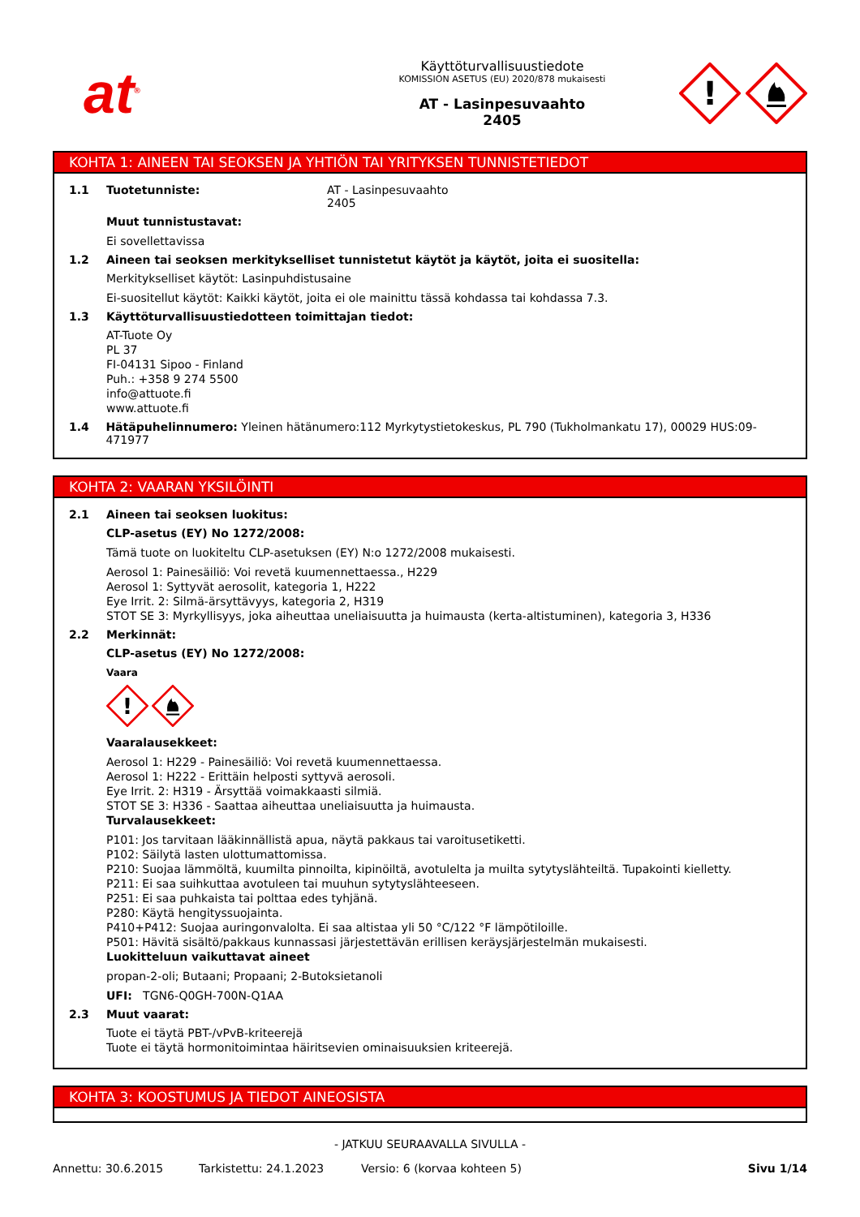at<sup>®</sup>
Käyttöturvallisuustiedote
KOMISSION ASETUS (EU) 2020/878 mukaisesti
AT - Lasinpesuvaahto
2405
!
KOHTA 1: AINEEN TAI SEOKSEN JA YHTIÖN TAI YRITYKSEN TUNNISTETIEDOT
1.1 Tuotetunniste: AT - Lasinpesuvaahto
2405
Muut tunnistustavat:
Ei sovellettavissa
1.2 Aineen tai seoksen merkitykselliset tunnistetut käytöt ja käytöt, joita ei suositella:
Merkitykselliset käytöt: Lasinpuhdistusaine
Ei-suositellut käytöt: Kaikki käytöt, joita ei ole mainittu tässä kohdassa tai kohdassa 7.3.
1.3 Käyttöturvallisuustiedotteen toimittajan tiedot:
AT-Tuote Oy
PL 37
FI-04131 Sipoo - Finland
Puh.: +358 9 274 5500
info@attuote.fi
www.attuote.fi
1.4 Hätäpuhelinnumero: Yleinen hätänumero:112 Myrkytystietokeskus, PL 790 (Tukholmankatu 17), 00029 HUS:09-471977
KOHTA 2: VAARAN YKSILÖINTI
2.1 Aineen tai seoksen luokitus:
CLP-asetus (EY) No 1272/2008:
Tämä tuote on luokiteltu CLP-asetuksen (EY) N:o 1272/2008 mukaisesti.
Aerosol 1: Painesäiliö: Voi revetä kuumennettaessa., H229
Aerosol 1: Syttyvät aerosolit, kategoria 1, H222
Eye Irrit. 2: Silmä-ärsyttävyys, kategoria 2, H319
STOT SE 3: Myrkyllisyys, joka aiheuttaa uneliaisuutta ja huimausta (kerta-altistuminen), kategoria 3, H336
2.2 Merkinnät:
CLP-asetus (EY) No 1272/2008:
Vaara
!
Vaaralausekkeet:
Aerosol 1: H229 - Painesäiliö: Voi revetä kuumennettaessa.
Aerosol 1: H222 - Erittäin helposti syttyvä aerosoli.
Eye Irrit. 2: H319 - Ärsyttää voimakkaasti silmiä.
STOT SE 3: H336 - Saattaa aiheuttaa uneliaisuutta ja huimausta.
Turvalausekkeet:
P101: Jos tarvitaan lääkinnällistä apua, näytä pakkaus tai varoitusetiketti.
P102: Säilytä lasten ulottumattomissa.
P210: Suojaa lämmöltä, kuumilta pinnoilta, kipinöiltä, avotulelta ja muilta sytytyslähteiltä. Tupakointi kielletty.
P211: Ei saa suihkuttaa avotuleen tai muuhun sytytyslähteeseen.
P251: Ei saa puhkaista tai polttaa edes tyhjänä.
P280: Käytä hengityssuojainta.
P410+P412: Suojaa auringonvalolta. Ei saa altistaa yli 50 °C/122 °F lämpötiloille.
P501: Hävitä sisältö/pakkaus kunnassasi järjestettävän erillisen keräysjärjestelmän mukaisesti.
Luokitteluun vaikuttavat aineet
propan-2-oli; Butaani; Propaani; 2-Butoksietanoli
UFI: TGN6-Q0GH-700N-Q1AA
2.3 Muut vaarat:
Tuote ei täytä PBT-/vPvB-kriteerejä
Tuote ei täytä hormonitoimintaa häiritsevien ominaisuuksien kriteerejä.
KOHTA 3: KOOSTUMUS JA TIEDOT AINEOSISTA
- JATKUU SEURAAVALLA SIVULLA -
Annettu: 30.6.2015 Tarkistettu: 24.1.2023 Versio: 6 (korvaa kohteen 5) Sivu 1/14